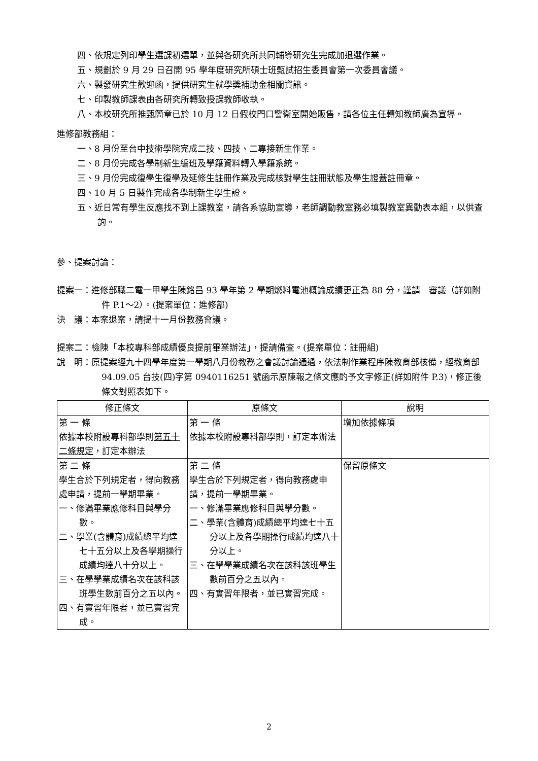四、依規定列印學生選課初選單，並與各研究所共同輔導研究生完成加退選作業。
五、規劃於 9 月 29 日召開 95 學年度研究所碩士班甄試招生委員會第一次委員會議。
六、製發研究生歡迎函，提供研究生就學獎補助金相關資訊。
七、印製教師課表由各研究所轉致授課教師收執。
八、本校研究所推甄簡章已於 10 月 12 日假校門口警衛室開始販售，請各位主任轉知教師廣為宣導。
進修部教務組：
一、8 月份至台中技術學院完成二技、四技、二專接新生作業。
二、8 月份完成各學制新生編班及學籍資料轉入學籍系統。
三、9 月份完成復學生復學及延修生註冊作業及完成核對學生註冊狀態及學生證蓋註冊章。
四、10 月 5 日製作完成各學制新生學生證。
五、近日常有學生反應找不到上課教室，請各系協助宣導，老師調動教室務必填製教室異動表本組，以供查詢。
參、提案討論：
提案一：進修部職二電一甲學生陳銘昌 93 學年第 2 學期燃料電池概論成績更正為 88 分，謹請　審議（詳如附件 P.1～2）。(提案單位：進修部)
決　議：本案退案，請提十一月份教務會議。
提案二：檢陳「本校專科部成績優良提前畢業辦法」，提請備查。(提案單位：註冊組)
說　明：原提案經九十四學年度第一學期八月份教務之會議討論通過，依法制作業程序陳教育部核備，經教育部 94.09.05 台技(四)字第 0940116251 號函示原陳報之條文應酌予文字修正(詳如附件 P.3)，修正後條文對照表如下。
| 修正條文 | 原條文 | 說明 |
| --- | --- | --- |
| 第 一 條 依據本校附設專科部學則 第五十二條規定 ，訂定本辦法 | 第 一 條 依據本校附設專科部學則，訂定本辦法 | 增加依據條項 |
| 第 二 條 學生合於下列規定者，得向教務處申請，提前一學期畢業。 一、修滿畢業應修科目與學分數。 二、學業(含體育)成績總平均達七十五分以上及各學期操行成績均達八十分以上。 三、在學學業成績名次在該科該班學生數前百分之五以內。 四、有實習年限者，並已實習完成。 | 第 二 條 學生合於下列規定者，得向教務處申請，提前一學期畢業。 一、修滿畢業應修科目與學分數。 二、學業(含體育)成績總平均達七十五分以上及各學期操行成績均達八十分以上。 三、在學學業成績名次在該科該班學生數前百分之五以內。 四、有實習年限者，並已實習完成。 | 保留原條文 |
2